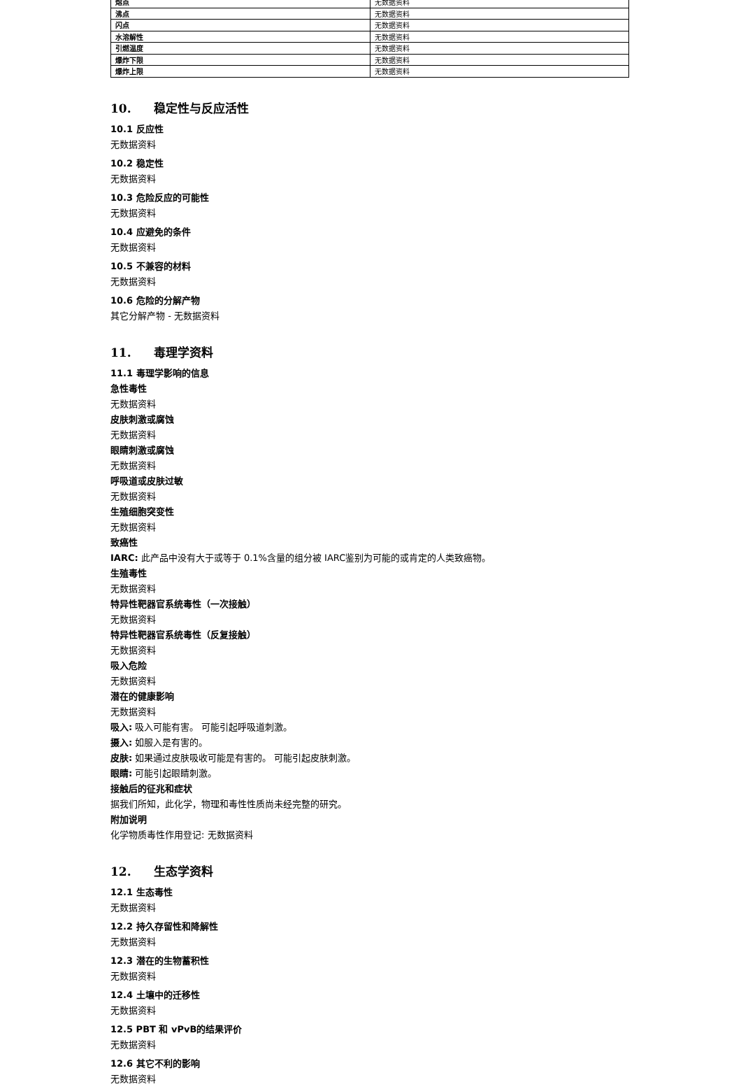| 熔点 | 无数据资料 |
| 沸点 | 无数据资料 |
| 闪点 | 无数据资料 |
| 水溶解性 | 无数据资料 |
| 引燃温度 | 无数据资料 |
| 爆炸下限 | 无数据资料 |
| 爆炸上限 | 无数据资料 |
10. 稳定性与反应活性
10.1 反应性
无数据资料
10.2 稳定性
无数据资料
10.3 危险反应的可能性
无数据资料
10.4 应避免的条件
无数据资料
10.5 不兼容的材料
无数据资料
10.6 危险的分解产物
其它分解产物 - 无数据资料
11. 毒理学资料
11.1 毒理学影响的信息
急性毒性
无数据资料
皮肤刺激或腐蚀
无数据资料
眼睛刺激或腐蚀
无数据资料
呼吸道或皮肤过敏
无数据资料
生殖细胞突变性
无数据资料
致癌性
IARC: 此产品中没有大于或等于 0.1%含量的组分被 IARC鉴别为可能的或肯定的人类致癌物。
生殖毒性
无数据资料
特异性靶器官系统毒性（一次接触）
无数据资料
特异性靶器官系统毒性（反复接触）
无数据资料
吸入危险
无数据资料
潜在的健康影响
无数据资料
吸入: 吸入可能有害。 可能引起呼吸道刺激。
摄入: 如服入是有害的。
皮肤: 如果通过皮肤吸收可能是有害的。 可能引起皮肤刺激。
眼睛: 可能引起眼睛刺激。
接触后的征兆和症状
据我们所知，此化学，物理和毒性性质尚未经完整的研究。
附加说明
化学物质毒性作用登记: 无数据资料
12. 生态学资料
12.1 生态毒性
无数据资料
12.2 持久存留性和降解性
无数据资料
12.3 潜在的生物蓄积性
无数据资料
12.4 土壤中的迁移性
无数据资料
12.5 PBT 和 vPvB的结果评价
无数据资料
12.6 其它不利的影响
无数据资料